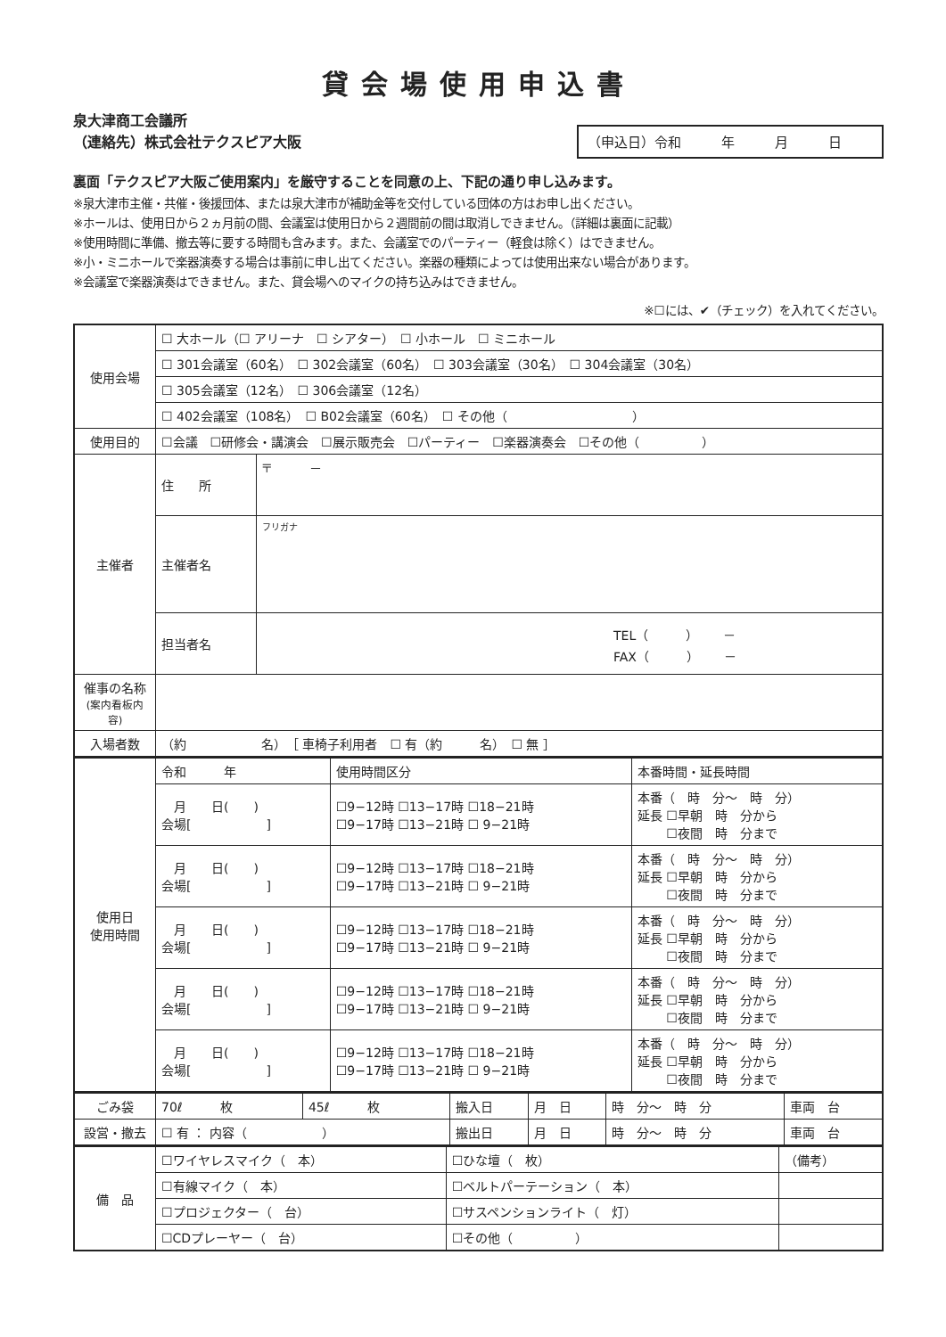貸会場使用申込書
泉大津商工会議所
（連絡先）株式会社テクスピア大阪
（申込日）令和　　　年　　　月　　　日
裏面「テクスピア大阪ご使用案内」を厳守することを同意の上、下記の通り申し込みます。
※泉大津市主催・共催・後援団体、または泉大津市が補助金等を交付している団体の方はお申し出ください。
※ホールは、使用日から２ヵ月前の間、会議室は使用日から２週間前の間は取消しできません。（詳細は裏面に記載）
※使用時間に準備、撤去等に要する時間も含みます。また、会議室でのパーティー（軽食は除く）はできません。
※小・ミニホールで楽器演奏する場合は事前に申し出てください。楽器の種類によっては使用出来ない場合があります。
※会議室で楽器演奏はできません。また、貸会場へのマイクの持ち込みはできません。
※☐には、✔（チェック）を入れてください。
| 使用会場 | ☐ 大ホール（☐ アリーナ ☐ シアター） ☐ 小ホール ☐ ミニホール | |
| | ☐ 301会議室（60名） ☐ 302会議室（60名） ☐ 303会議室（30名） ☐ 304会議室（30名） | |
| | ☐ 305会議室（12名） ☐ 306会議室（12名） | |
| | ☐ 402会議室（108名） ☐ B02会議室（60名） ☐ その他（ ） | |
| 使用目的 | ☐会議 ☐研修会・講演会 ☐展示販売会 ☐パーティー ☐楽器演奏会 ☐その他（ ） | |
| 主催者 | 住 所 | 〒 － |
| | 主催者名 | フリガナ |
| | 担当者名 | TEL（ ） － FAX（ ） － |
| 催事の名称 (案内看板内容) | | |
| 入場者数 | （約 名） ［ 車椅子利用者 ☐ 有（約 名） ☐ 無 ］ | |
| 使用日 使用時間 | 令和 年 | 使用時間区分 | 本番時間・延長時間 |
| | 月 日( ) 会場[ ] | ☐9−12時 ☐13−17時 ☐18−21時 ☐9−17時 ☐13−21時 ☐ 9−21時 | 本番（ 時 分〜 時 分） 延長 ☐早朝 時 分から ☐夜間 時 分まで |
| | 月 日( ) 会場[ ] | ☐9−12時 ☐13−17時 ☐18−21時 ☐9−17時 ☐13−21時 ☐ 9−21時 | 本番（ 時 分〜 時 分） 延長 ☐早朝 時 分から ☐夜間 時 分まで |
| | 月 日( ) 会場[ ] | ☐9−12時 ☐13−17時 ☐18−21時 ☐9−17時 ☐13−21時 ☐ 9−21時 | 本番（ 時 分〜 時 分） 延長 ☐早朝 時 分から ☐夜間 時 分まで |
| | 月 日( ) 会場[ ] | ☐9−12時 ☐13−17時 ☐18−21時 ☐9−17時 ☐13−21時 ☐ 9−21時 | 本番（ 時 分〜 時 分） 延長 ☐早朝 時 分から ☐夜間 時 分まで |
| | 月 日( ) 会場[ ] | ☐9−12時 ☐13−17時 ☐18−21時 ☐9−17時 ☐13−21時 ☐ 9−21時 | 本番（ 時 分〜 時 分） 延長 ☐早朝 時 分から ☐夜間 時 分まで |
| ごみ袋 | 70ℓ 枚 | 45ℓ 枚 | 搬入日 | 月 日 | 時 分〜 時 分 | 車両 台 |
| 設営・撤去 | ☐ 有 ： 内容（ ） | | 搬出日 | 月 日 | 時 分〜 時 分 | 車両 台 |
| 備 品 | ☐ワイヤレスマイク（ 本） | ☐ひな壇（ 枚） | （備考） |
| | ☐有線マイク（ 本） | ☐ベルトパーテーション（ 本） | |
| | ☐プロジェクター（ 台） | ☐サスペンションライト（ 灯） | |
| | ☐CDプレーヤー（ 台） | ☐その他（ ） | |